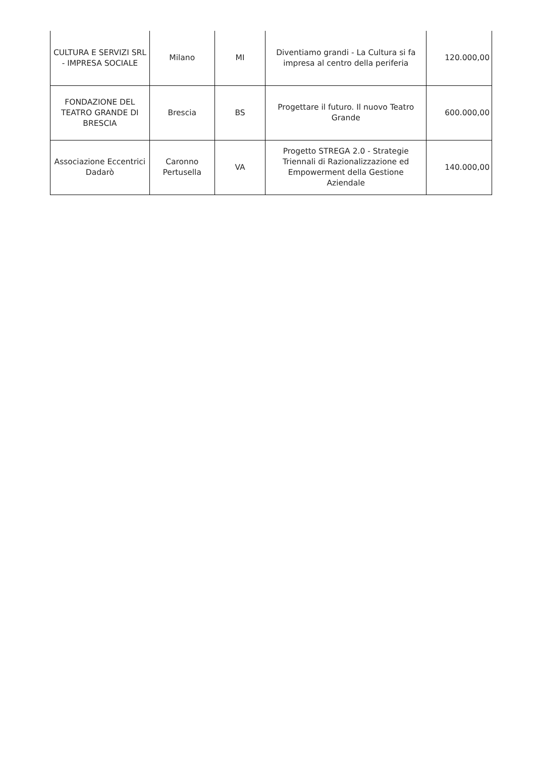| CULTURA E SERVIZI SRL - IMPRESA SOCIALE | Milano | MI | Diventiamo grandi - La Cultura si fa impresa al centro della periferia | 120.000,00 |
| FONDAZIONE DEL TEATRO GRANDE DI BRESCIA | Brescia | BS | Progettare il futuro. Il nuovo Teatro Grande | 600.000,00 |
| Associazione Eccentrici Dadarò | Caronno Pertusella | VA | Progetto STREGA 2.0 - Strategie Triennali di Razionalizzazione ed Empowerment della Gestione Aziendale | 140.000,00 |